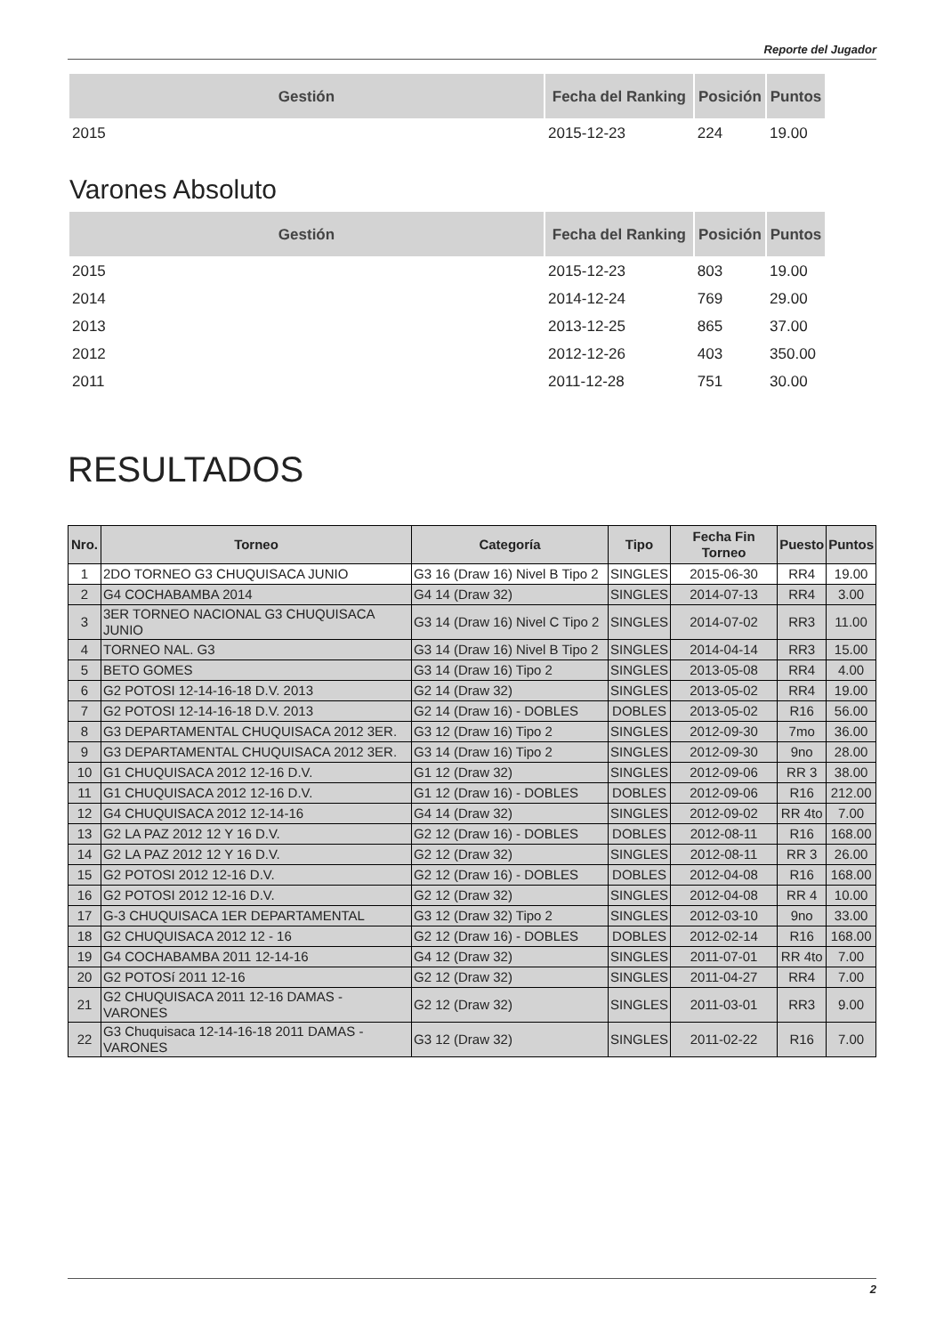Reporte del Jugador
| Gestión | Fecha del Ranking | Posición | Puntos |
| --- | --- | --- | --- |
| 2015 | 2015-12-23 | 224 | 19.00 |
Varones Absoluto
| Gestión | Fecha del Ranking | Posición | Puntos |
| --- | --- | --- | --- |
| 2015 | 2015-12-23 | 803 | 19.00 |
| 2014 | 2014-12-24 | 769 | 29.00 |
| 2013 | 2013-12-25 | 865 | 37.00 |
| 2012 | 2012-12-26 | 403 | 350.00 |
| 2011 | 2011-12-28 | 751 | 30.00 |
RESULTADOS
| Nro. | Torneo | Categoría | Tipo | Fecha Fin Torneo | Puesto | Puntos |
| --- | --- | --- | --- | --- | --- | --- |
| 1 | 2DO TORNEO G3 CHUQUISACA JUNIO | G3 16 (Draw 16) Nivel B Tipo 2 | SINGLES | 2015-06-30 | RR4 | 19.00 |
| 2 | G4 COCHABAMBA 2014 | G4 14 (Draw 32) | SINGLES | 2014-07-13 | RR4 | 3.00 |
| 3 | 3ER TORNEO NACIONAL G3 CHUQUISACA JUNIO | G3 14 (Draw 16) Nivel C Tipo 2 | SINGLES | 2014-07-02 | RR3 | 11.00 |
| 4 | TORNEO NAL. G3 | G3 14 (Draw 16) Nivel B Tipo 2 | SINGLES | 2014-04-14 | RR3 | 15.00 |
| 5 | BETO GOMES | G3 14 (Draw 16) Tipo 2 | SINGLES | 2013-05-08 | RR4 | 4.00 |
| 6 | G2 POTOSI 12-14-16-18 D.V. 2013 | G2 14 (Draw 32) | SINGLES | 2013-05-02 | RR4 | 19.00 |
| 7 | G2 POTOSI 12-14-16-18 D.V. 2013 | G2 14 (Draw 16) - DOBLES | DOBLES | 2013-05-02 | R16 | 56.00 |
| 8 | G3 DEPARTAMENTAL CHUQUISACA 2012 3ER. | G3 12 (Draw 16) Tipo 2 | SINGLES | 2012-09-30 | 7mo | 36.00 |
| 9 | G3 DEPARTAMENTAL CHUQUISACA 2012 3ER. | G3 14 (Draw 16) Tipo 2 | SINGLES | 2012-09-30 | 9no | 28.00 |
| 10 | G1 CHUQUISACA 2012 12-16 D.V. | G1 12 (Draw 32) | SINGLES | 2012-09-06 | RR 3 | 38.00 |
| 11 | G1 CHUQUISACA 2012 12-16 D.V. | G1 12 (Draw 16) - DOBLES | DOBLES | 2012-09-06 | R16 | 212.00 |
| 12 | G4 CHUQUISACA 2012 12-14-16 | G4 14 (Draw 32) | SINGLES | 2012-09-02 | RR 4to | 7.00 |
| 13 | G2 LA PAZ 2012 12 Y 16 D.V. | G2 12 (Draw 16) - DOBLES | DOBLES | 2012-08-11 | R16 | 168.00 |
| 14 | G2 LA PAZ 2012 12 Y 16 D.V. | G2 12 (Draw 32) | SINGLES | 2012-08-11 | RR 3 | 26.00 |
| 15 | G2 POTOSI 2012 12-16 D.V. | G2 12 (Draw 16) - DOBLES | DOBLES | 2012-04-08 | R16 | 168.00 |
| 16 | G2 POTOSI 2012 12-16 D.V. | G2 12 (Draw 32) | SINGLES | 2012-04-08 | RR 4 | 10.00 |
| 17 | G-3 CHUQUISACA 1ER DEPARTAMENTAL | G3 12 (Draw 32) Tipo 2 | SINGLES | 2012-03-10 | 9no | 33.00 |
| 18 | G2 CHUQUISACA 2012 12 - 16 | G2 12 (Draw 16) - DOBLES | DOBLES | 2012-02-14 | R16 | 168.00 |
| 19 | G4 COCHABAMBA 2011 12-14-16 | G4 12 (Draw 32) | SINGLES | 2011-07-01 | RR 4to | 7.00 |
| 20 | G2 POTOSí 2011 12-16 | G2 12 (Draw 32) | SINGLES | 2011-04-27 | RR4 | 7.00 |
| 21 | G2 CHUQUISACA 2011 12-16 DAMAS - VARONES | G2 12 (Draw 32) | SINGLES | 2011-03-01 | RR3 | 9.00 |
| 22 | G3 Chuquisaca 12-14-16-18 2011 DAMAS - VARONES | G3 12 (Draw 32) | SINGLES | 2011-02-22 | R16 | 7.00 |
2